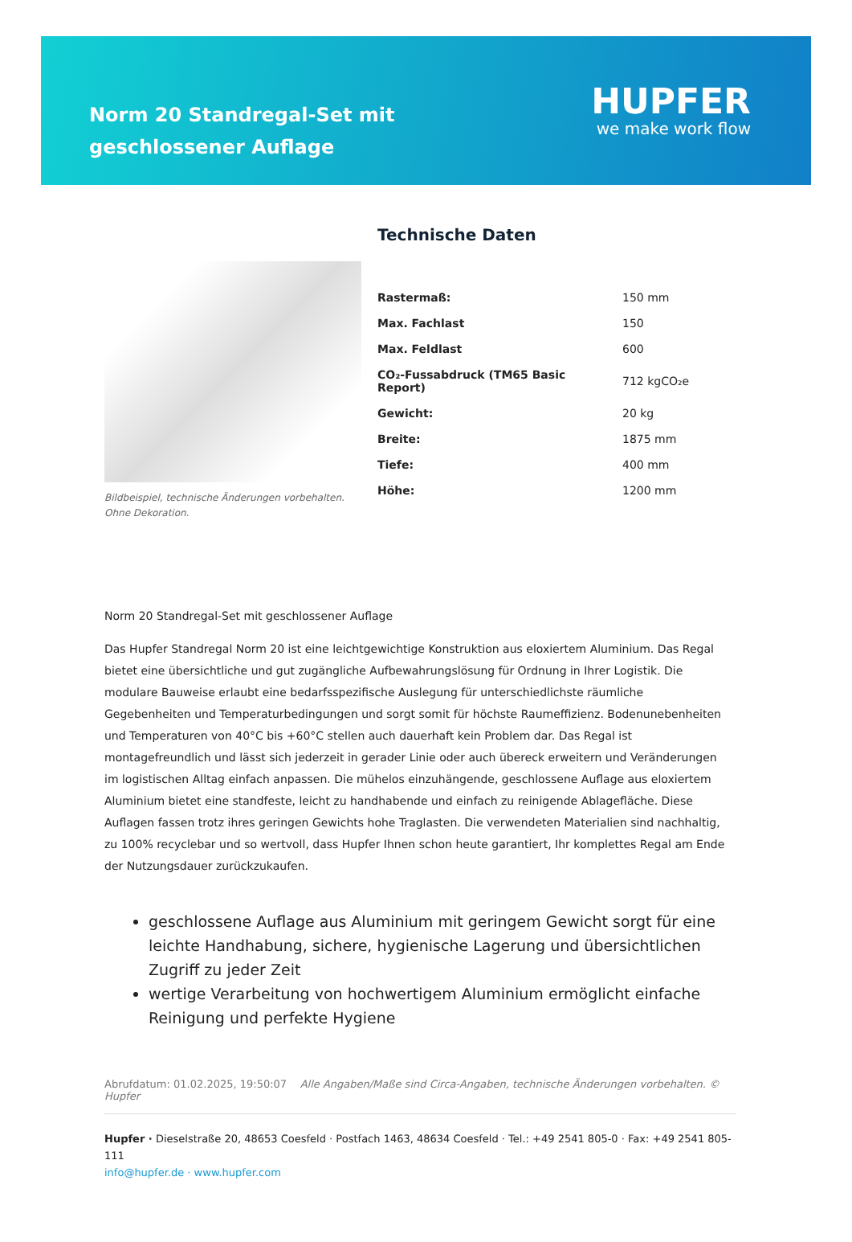Norm 20 Standregal-Set mit geschlossener Auflage
HUPFER
we make work flow
Bildbeispiel, technische Änderungen vorbehalten.
Ohne Dekoration.
Technische Daten
| Rastermaß: | 150 mm |
| Max. Fachlast | 150 |
| Max. Feldlast | 600 |
| CO₂-Fussabdruck (TM65 Basic Report) | 712 kgCO₂e |
| Gewicht: | 20 kg |
| Breite: | 1875 mm |
| Tiefe: | 400 mm |
| Höhe: | 1200 mm |
Norm 20 Standregal-Set mit geschlossener Auflage
Das Hupfer Standregal Norm 20 ist eine leichtgewichtige Konstruktion aus eloxiertem Aluminium. Das Regal bietet eine übersichtliche und gut zugängliche Aufbewahrungslösung für Ordnung in Ihrer Logistik. Die modulare Bauweise erlaubt eine bedarfsspezifische Auslegung für unterschiedlichste räumliche Gegebenheiten und Temperaturbedingungen und sorgt somit für höchste Raumeffizienz. Bodenunebenheiten und Temperaturen von 40°C bis +60°C stellen auch dauerhaft kein Problem dar. Das Regal ist montagefreundlich und lässt sich jederzeit in gerader Linie oder auch übereck erweitern und Veränderungen im logistischen Alltag einfach anpassen. Die mühelos einzuhängende, geschlossene Auflage aus eloxiertem Aluminium bietet eine standfeste, leicht zu handhabende und einfach zu reinigende Ablagefläche. Diese Auflagen fassen trotz ihres geringen Gewichts hohe Traglasten. Die verwendeten Materialien sind nachhaltig, zu 100% recyclebar und so wertvoll, dass Hupfer Ihnen schon heute garantiert, Ihr komplettes Regal am Ende der Nutzungsdauer zurückzukaufen.
geschlossene Auflage aus Aluminium mit geringem Gewicht sorgt für eine leichte Handhabung, sichere, hygienische Lagerung und übersichtlichen Zugriff zu jeder Zeit
wertige Verarbeitung von hochwertigem Aluminium ermöglicht einfache Reinigung und perfekte Hygiene
Abrufdatum: 01.02.2025, 19:50:07 Alle Angaben/Maße sind Circa-Angaben, technische Änderungen vorbehalten. © Hupfer
Hupfer · Dieselstraße 20, 48653 Coesfeld · Postfach 1463, 48634 Coesfeld · Tel.: +49 2541 805-0 · Fax: +49 2541 805-111
info@hupfer.de · www.hupfer.com